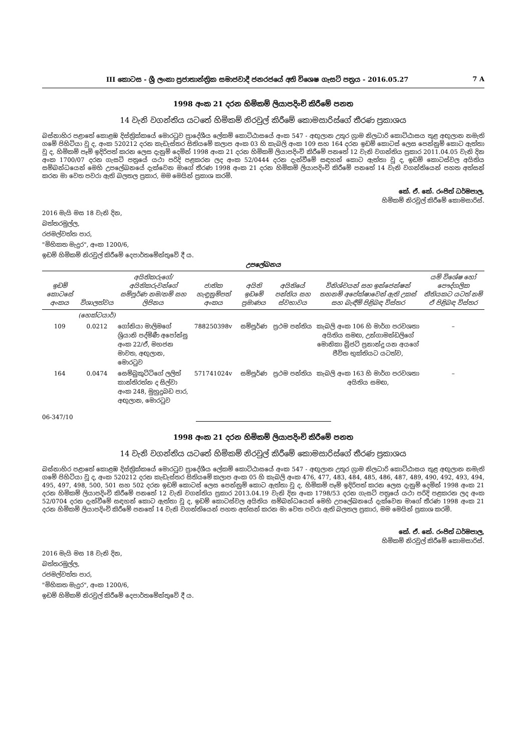III කොටස - ශ්‍රී ලංකා ප්‍රජාතාන්ත්‍රික සමාජවාදී ජනරජයේ අති විශෙෂ ගැසට් පත්‍රය - 2016.05.27 7 A
1998 අංක 21 දරන හිමිකම් ලියාපදිංචි කිරීමේ පනත
14 වැනි වගන්තිය යටතේ හිමිකම් නිරවුල් කිරීමේ කොමසාරිස්ගේ තීරණ ප්‍රකාශය
බස්නාහිර පළාතේ කොළඹ දිස්ත්‍රික්කයේ මොරටුව ප්‍රාදේශීය ලේකම් කොට්ඨාසයේ අංක 547 - අඟුලාන උතුර ග්‍රාම නිලධාරි කොට්ඨාසය තුළ අඟුලාන නමැති ගමේ පිහිටියා වූ ද, අංක 520212 දරන කැඩැස්තර සිතියමේ කලාප අංක 03 හි කැබලි අංක 109 සහ 164 දරන ඉඩම් කොටස් ලෙස පෙන්නුම් කොට ඇත්තා වූ ද, හිමිකම් පෑම් ඉදිරිපත් කරන ලෙස දැනුම් දෙමින් 1998 අංක 21 දරන හිමිකම් ලියාපදිංචි කිරීමේ පනතේ 12 වැනි වගන්තිය ප්‍රකාර 2011.04.05 වැනි දින අංක 1700/07 දරන ගැසට් පත්‍රයේ යථා පරිදි පළකරන ලද අංක 52/0444 දරන දැන්වීමේ සඳහන් කොට ඇත්තා වූ ද, ඉඩම් කොටස්වල අයිතිය සම්බන්ධයෙන් මෙහි උපලේඛනයේ දැක්වෙන මාගේ තීරණ 1998 අංක 21 දරන හිමිකම් ලියාපදිංචි කිරීමේ පනතේ 14 වැනි වගන්තියෙන් පහත අත්සන් කරන මා වෙත පවරා ඇති බලතල ප්‍රකාර, මම මෙයින් ප්‍රකාශ කරමි.
කේ. ඒ. කේ. රංජිත් ධර්මපාල,
හිමිකම් නිරවුල් කිරීමේ කොමසාරිස්.
2016 මැයි මස 18 වැනි දින,
බත්තරමුල්ල,
රජමල්වත්ත පාර,
"මිහිකත මැදුර", අංක 1200/6,
ඉඩම් හිමිකම් නිරවුල් කිරීමේ දෙපාර්තමේන්තුවේ දී ය.
උපලේඛනය
| ඉඩම් කොටසේ අංකය | විශාලත්වය | අයිතිකරුගේ/අයිතිකරුවන්ගේ සම්පූර්ණ නම/නම් සහ ලිපිනය | ජාතික හැඳුනුම්පත් අංකය | අයිති ඉඩමේ ප්‍රමාණය | අයිතියේ පන්තිය සහ ස්වභාවය | විනිශ්චයන් සහ ඉන්ජෙන්ෂන් තහනම් අපේක්ෂාවෙන් ඇති උකස් සහ බැඳීම් පිළිබඳ විස්තර | යම් විශේෂ හෝ පෞද්ගලික නීතියකට යටත් නම් ඒ පිළිබඳ විස්තර |
| --- | --- | --- | --- | --- | --- | --- | --- |
| | (හෙක්ටයාර්) | | | | | | |
| 109 | 0.0212 | ගෝනියා මාලිමගේ ශ්‍රියානි පද්මිණී අපෝන්සු අංක 22/ඒ, මහජන මාවත, අඟුලාන, මොරටුව | 788250398v | සම්පූර්ණ | ප්‍රථම පන්තිය | කැබලි අංක 106 හි මාර්ග පරවශතා අයිතිය සමඟ, උන්ගාමන්ඩලිගේ මොනිකා බ්‍රිජට් ප්‍රනාන්දු යන අයගේ ජීවිත භුක්තියට යටත්ව, | – |
| 164 | 0.0474 | සෙම්බුකුට්ටිගේ ලලිත් කාන්තිරත්න ද සිල්වා අංක 248, මුහුදුබඩ පාර, අඟුලාන, මොරටුව | 571741024v | සම්පූර්ණ | ප්‍රථම පන්තිය | කැබලි අංක 163 හි මාර්ග පරවශතා අයිතිය සමඟ, | – |
06-347/10
1998 අංක 21 දරන හිමිකම් ලියාපදිංචි කිරීමේ පනත
14 වැනි වගන්තිය යටතේ හිමිකම් නිරවුල් කිරීමේ කොමසාරිස්ගේ තීරණ ප්‍රකාශය
බස්නාහිර පළාතේ කොළඹ දිස්ත්‍රික්කයේ මොරටුව ප්‍රාදේශීය ලේකම් කොට්ඨාසයේ අංක 547 - අඟුලාන උතුර ග්‍රාම නිලධාරි කොට්ඨාසය තුළ අඟුලාන නමැති ගමේ පිහිටියා වූ ද, අංක 520212 දරන කැඩැස්තර සිතියමේ කලාප අංක 05 හි කැබලි අංක 476, 477, 483, 484, 485, 486, 487, 489, 490, 492, 493, 494, 495, 497, 498, 500, 501 සහ 502 දරන ඉඩම් කොටස් ලෙස පෙන්නුම් කොට ඇත්තා වූ ද, හිමිකම් පෑම් ඉදිරිපත් කරන ලෙස දැනුම් දෙමින් 1998 අංක 21 දරන හිමිකම් ලියාපදිංචි කිරීමේ පනතේ 12 වැනි වගන්තිය ප්‍රකාර 2013.04.19 වැනි දින අංක 1798/53 දරන ගැසට් පත්‍රයේ යථා පරිදි පළකරන ලද අංක 52/0704 දරන දැන්වීමේ සඳහන් කොට ඇත්තා වූ ද, ඉඩම් කොටස්වල අයිතිය සම්බන්ධයෙන් මෙහි උපලේඛනයේ දැක්වෙන මාගේ තීරණ 1998 අංක 21 දරන හිමිකම් ලියාපදිංචි කිරීමේ පනතේ 14 වැනි වගන්තියෙන් පහත අත්සන් කරන මා වෙත පවරා ඇති බලතල ප්‍රකාර, මම මෙයින් ප්‍රකාශ කරමි.
කේ. ඒ. කේ. රංජිත් ධර්මපාල,
හිමිකම් නිරවුල් කිරීමේ කොමසාරිස්.
2016 මැයි මස 18 වැනි දින,
බත්තරමුල්ල,
රජමල්වත්ත පාර,
"මිහිකත මැදුර", අංක 1200/6,
ඉඩම් හිමිකම් නිරවුල් කිරීමේ දෙපාර්තමේන්තුවේ දී ය.